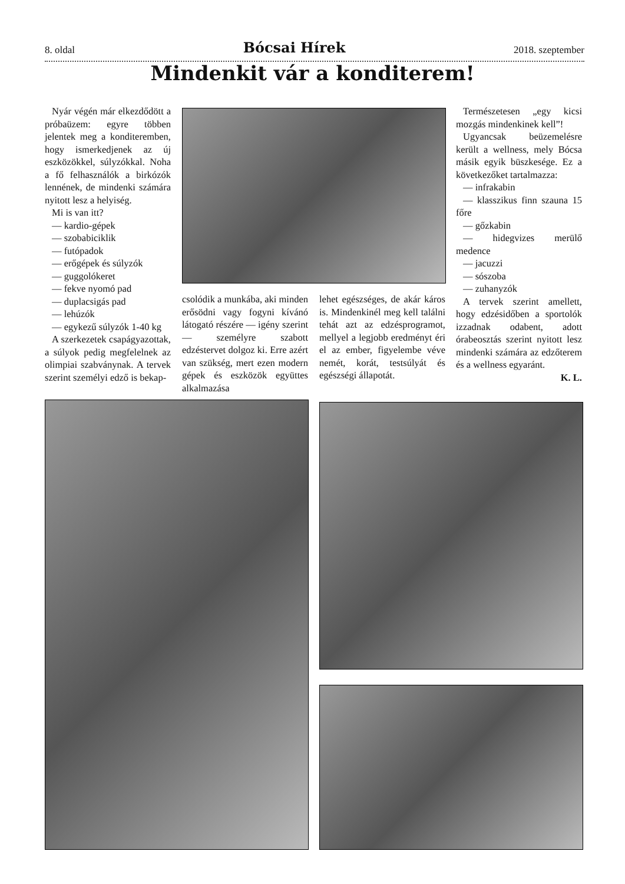8. oldal Bócsai Hírek 2018. szeptember
Mindenkit vár a konditerem!
Nyár végén már elkezdődött a próbaüzem: egyre többen jelentek meg a konditeremben, hogy ismerkedjenek az új eszközökkel, súlyzókkal. Noha a fő felhasználók a birkózók lennének, de mindenki számára nyitott lesz a helyiség.
Mi is van itt?
— kardio-gépek
— szobabiciklik
— futópadok
— erőgépek és súlyzók
— guggolókeret
— fekve nyomó pad
— duplacsigás pad
— lehúzók
— egykezű súlyzók 1-40 kg
A szerkezetek csapágyazottak, a súlyok pedig megfelelnek az olimpiai szabványnak. A tervek szerint személyi edző is bekap-
csolódik a munkába, aki minden erősödni vagy fogyni kívánó látogató részére — igény szerint — személyre szabott edzéstervet dolgoz ki. Erre azért van szükség, mert ezen modern gépek és eszközök együttes alkalmazása
lehet egészséges, de akár káros is. Mindenkinél meg kell találni tehát azt az edzésprogramot, mellyel a legjobb eredményt éri el az ember, figyelembe véve nemét, korát, testsúlyát és egészségi állapotát.
Természetesen „egy kicsi mozgás mindenkinek kell”!
Ugyancsak beüzemelésre került a wellness, mely Bócsa másik egyik büszkesége. Ez a következőket tartalmazza:
— infrakabin
— klasszikus finn szauna 15 főre
— gőzkabin
— hidegvizes merülő medence
— jacuzzi
— sószoba
— zuhanyzók
A tervek szerint amellett, hogy edzésidőben a sportolók izzadnak odabent, adott órabeosztás szerint nyitott lesz mindenki számára az edzőterem és a wellness egyaránt.
K. L.